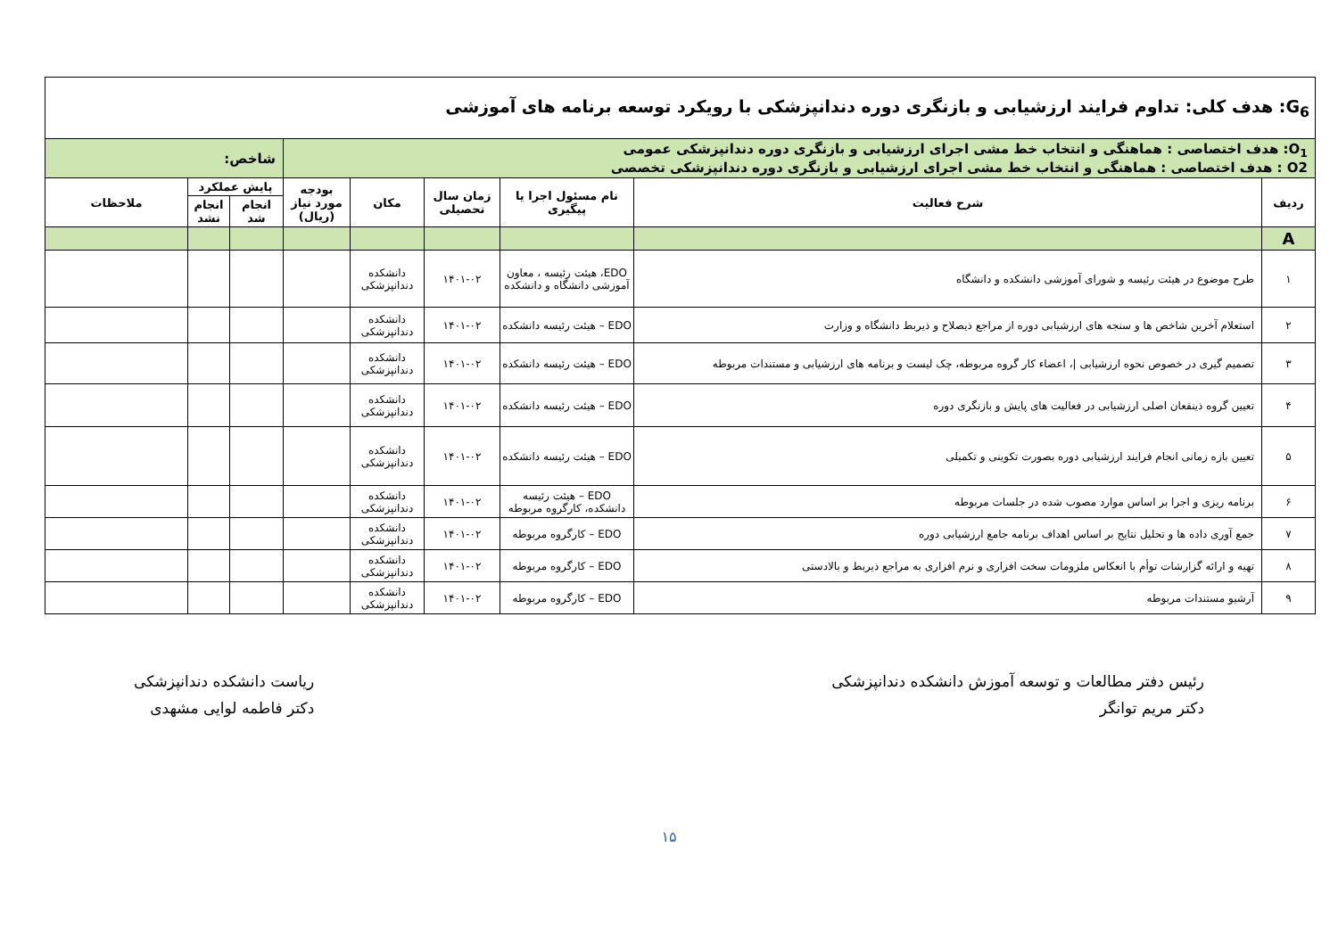| G<sub>6</sub>: هدف کلی: تداوم فرایند ارزشیابی و بازنگری دوره دندانپزشکی با رویکرد توسعه برنامه های آموزشی | | | | | | | | |
| O<sub>1</sub>: هدف اختصاصی : هماهنگی و انتخاب خط مشی اجرای ارزشیابی و بازنگری دوره دندانپزشکی عمومی O2 : هدف اختصاصی : هماهنگی و انتخاب خط مشی اجرای ارزشیابی و بازنگری دوره دندانپزشکی تخصصی | | | | | | شاخص: | | |
| ردیف | شرح فعالیت | نام مسئول اجرا یا پیگیری | زمان سال تحصیلی | مکان | بودجه مورد نیاز (ریال) | پایش عملکرد | | ملاحظات |
| | | | | | | انجام شد | انجام نشد | |
| A | | | | | | | | |
| ۱ | طرح موضوع در هیئت رئیسه و شورای آموزشی دانشکده و دانشگاه | EDO، هیئت رئیسه ، معاون آموزشی دانشگاه و دانشکده | ۱۴۰۱-۰۲ | دانشکده دندانپزشکی | | | | |
| ۲ | استعلام آخرین شاخص ها و سنجه های ارزشیابی دوره از مراجع ذیصلاح و ذیربط دانشگاه و وزارت | EDO – هیئت رئیسه دانشکده | ۱۴۰۱-۰۲ | دانشکده دندانپزشکی | | | | |
| ۳ | تصمیم گیری در خصوص نحوه ارزشیابی /، اعضاء کار گروه مربوطه، چک لیست و برنامه های ارزشیابی و مستندات مربوطه | EDO – هیئت رئیسه دانشکده | ۱۴۰۱-۰۲ | دانشکده دندانپزشکی | | | | |
| ۴ | تعیین گروه ذینفعان اصلی ارزشیابی در فعالیت های پایش و بازنگری دوره | EDO – هیئت رئیسه دانشکده | ۱۴۰۱-۰۲ | دانشکده دندانپزشکی | | | | |
| ۵ | تعیین بازه زمانی انجام فرایند ارزشیابی دوره بصورت تکوینی و تکمیلی | EDO – هیئت رئیسه دانشکده | ۱۴۰۱-۰۲ | دانشکده دندانپزشکی | | | | |
| ۶ | برنامه ریزی و اجرا بر اساس موارد مصوب شده در جلسات مربوطه | EDO – هیئت رئیسه دانشکده، کارگروه مربوطه | ۱۴۰۱-۰۲ | دانشکده دندانپزشکی | | | | |
| ۷ | جمع آوری داده ها و تحلیل نتایج بر اساس اهداف برنامه جامع ارزشیابی دوره | EDO – کارگروه مربوطه | ۱۴۰۱-۰۲ | دانشکده دندانپزشکی | | | | |
| ۸ | تهیه و ارائه گزارشات توأم با انعکاس ملزومات سخت افزاری و نرم افزاری به مراجع ذیربط و بالادستی | EDO – کارگروه مربوطه | ۱۴۰۱-۰۲ | دانشکده دندانپزشکی | | | | |
| ۹ | آرشیو مستندات مربوطه | EDO – کارگروه مربوطه | ۱۴۰۱-۰۲ | دانشکده دندانپزشکی | | | | |
رئیس دفتر مطالعات و توسعه آموزش دانشکده دندانپزشکی
دکتر مریم توانگر
ریاست دانشکده دندانپزشکی
دکتر فاطمه لوایی مشهدی
۱۵